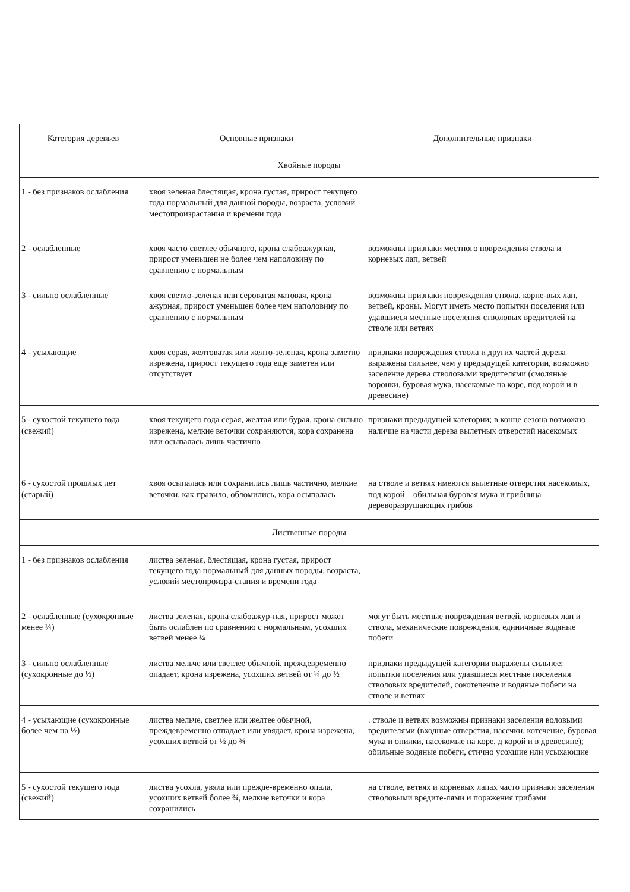| Категория деревьев | Основные признаки | Дополнительные признаки |
| --- | --- | --- |
| Хвойные породы | | |
| 1 - без признаков ослабления | хвоя зеленая блестящая, крона густая, прирост текущего года нормальный для данной породы, возраста, условий местопроизрастания и времени года | |
| 2 - ослабленные | хвоя часто светлее обычного, крона слабоажурная, прирост уменьшен не более чем наполовину по сравнению с нормальным | возможны признаки местного повреждения ствола и корневых лап, ветвей |
| 3 - сильно ослабленные | хвоя светло-зеленая или сероватая матовая, крона ажурная, прирост уменьшен более чем наполовину по сравнению с нормальным | возможны признаки повреждения ствола, корне-вых лап, ветвей, кроны. Могут иметь место попытки поселения или удавшиеся местные поселения стволовых вредителей на стволе или ветвях |
| 4 - усыхающие | хвоя серая, желтоватая или желто-зеленая, крона заметно изрежена, прирост текущего года еще заметен или отсутствует | признаки повреждения ствола и других частей дерева выражены сильнее, чем у предыдущей категории, возможно заселение дерева стволовыми вредителями (смоляные воронки, буровая мука, насекомые на коре, под корой и в древесине) |
| 5 - сухостой текущего года (свежий) | хвоя текущего года серая, желтая или бурая, крона сильно изрежена, мелкие веточки сохраняются, кора сохранена или осыпалась лишь частично | признаки предыдущей категории; в конце сезона возможно наличие на части дерева вылетных отверстий насекомых |
| 6 - сухостой прошлых лет (старый) | хвоя осыпалась или сохранилась лишь частично, мелкие веточки, как правило, обломились, кора осыпалась | на стволе и ветвях имеются вылетные отверстия насекомых, под корой – обильная буровая мука и грибница дереворазрушающих грибов |
| Лиственные породы | | |
| 1 - без признаков ослабления | листва зеленая, блестящая, крона густая, прирост текущего года нормальный для данных породы, возраста, условий местопроизра-стания и времени года | |
| 2 - ослабленные (сухокронные менее ¼) | листва зеленая, крона слабоажур-ная, прирост может быть ослаблен по сравнению с нормальным, усохших ветвей менее ¼ | могут быть местные повреждения ветвей, корневых лап и ствола, механические повреждения, единичные водяные побеги |
| 3 - сильно ослабленные (сухокронные до ½) | листва мельче или светлее обычной, преждевременно опадает, крона изрежена, усохших ветвей от ¼ до ½ | признаки предыдущей категории выражены сильнее; попытки поселения или удавшиеся местные поселения стволовых вредителей, сокотечение и водяные побеги на стволе и ветвях |
| 4 - усыхающие (сухокронные более чем на ½) | листва мельче, светлее или желтее обычной, преждевременно отпадает или увядает, крона изрежена, усохших ветвей от ½ до ¾ | . стволе и ветвях возможны признаки заселения воловыми вредителями (входные отверстия, насечки, котечение, буровая мука и опилки, насекомые на коре, д корой и в древесине); обильные водяные побеги, стично усохшие или усыхающие |
| 5 - сухостой текущего года (свежий) | листва усохла, увяла или прежде-временно опала, усохших ветвей более ¾, мелкие веточки и кора сохранились | на стволе, ветвях и корневых лапах часто признаки заселения стволовыми вредите-лями и поражения грибами |